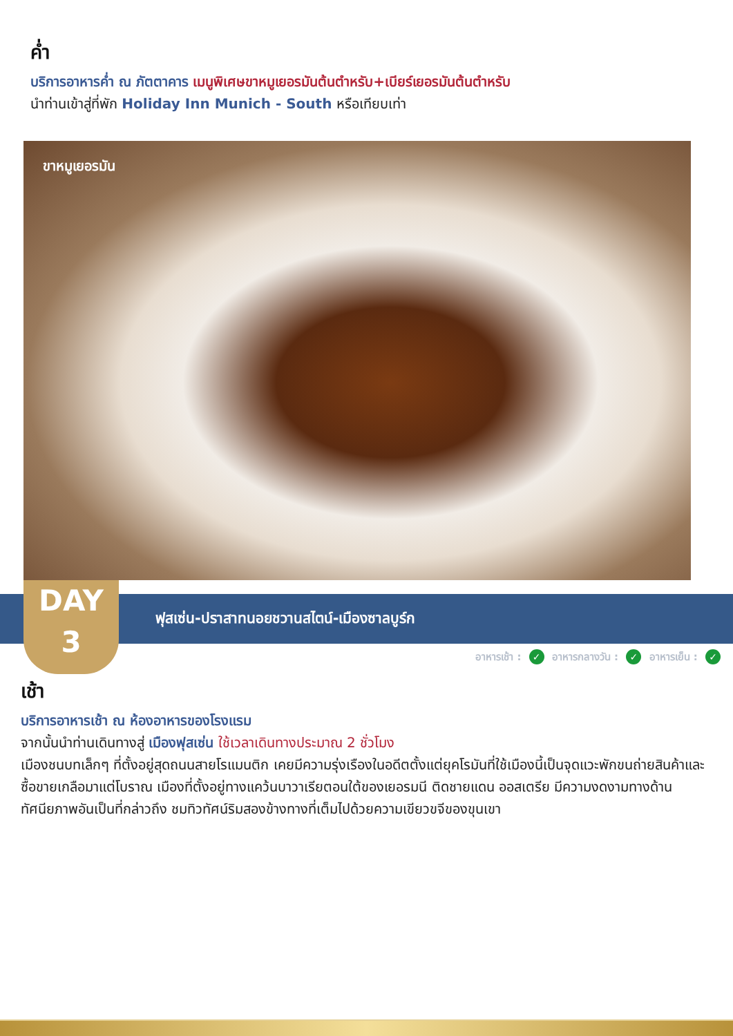ค่ำ
บริการอาหารค่ำ ณ ภัตตาคาร เมนูพิเศษขาหมูเยอรมันต้นตำหรับ+เบียร์เยอรมันต้นตำหรับ
นำท่านเข้าสู่ที่พัก Holiday Inn Munich - South หรือเทียบเท่า
ขาหมูเยอรมัน
ฟุสเซ่น-ปราสาทนอยชวานสไตน์-เมืองซาลบูร์ก
DAY
3
อาหารเช้า : ✓ อาหารกลางวัน : ✓ อาหารเย็น : ✓
เช้า
บริการอาหารเช้า ณ ห้องอาหารของโรงแรม
จากนั้นนำท่านเดินทางสู่ เมืองฟุสเซ่น ใช้เวลาเดินทางประมาณ 2 ชั่วโมง
เมืองชนบทเล็กๆ ที่ตั้งอยู่สุดถนนสายโรแมนติก เคยมีความรุ่งเรืองในอดีตตั้งแต่ยุคโรมันที่ใช้เมืองนี้เป็นจุดแวะพักขนถ่ายสินค้าและซื้อขายเกลือมาแต่โบราณ เมืองที่ตั้งอยู่ทางแคว้นบาวาเรียตอนใต้ของเยอรมนี ติดชายแดน ออสเตรีย มีความงดงามทางด้านทัศนียภาพอันเป็นที่กล่าวถึง ชมทิวทัศน์ริมสองข้างทางที่เต็มไปด้วยความเขียวขจีของขุนเขา